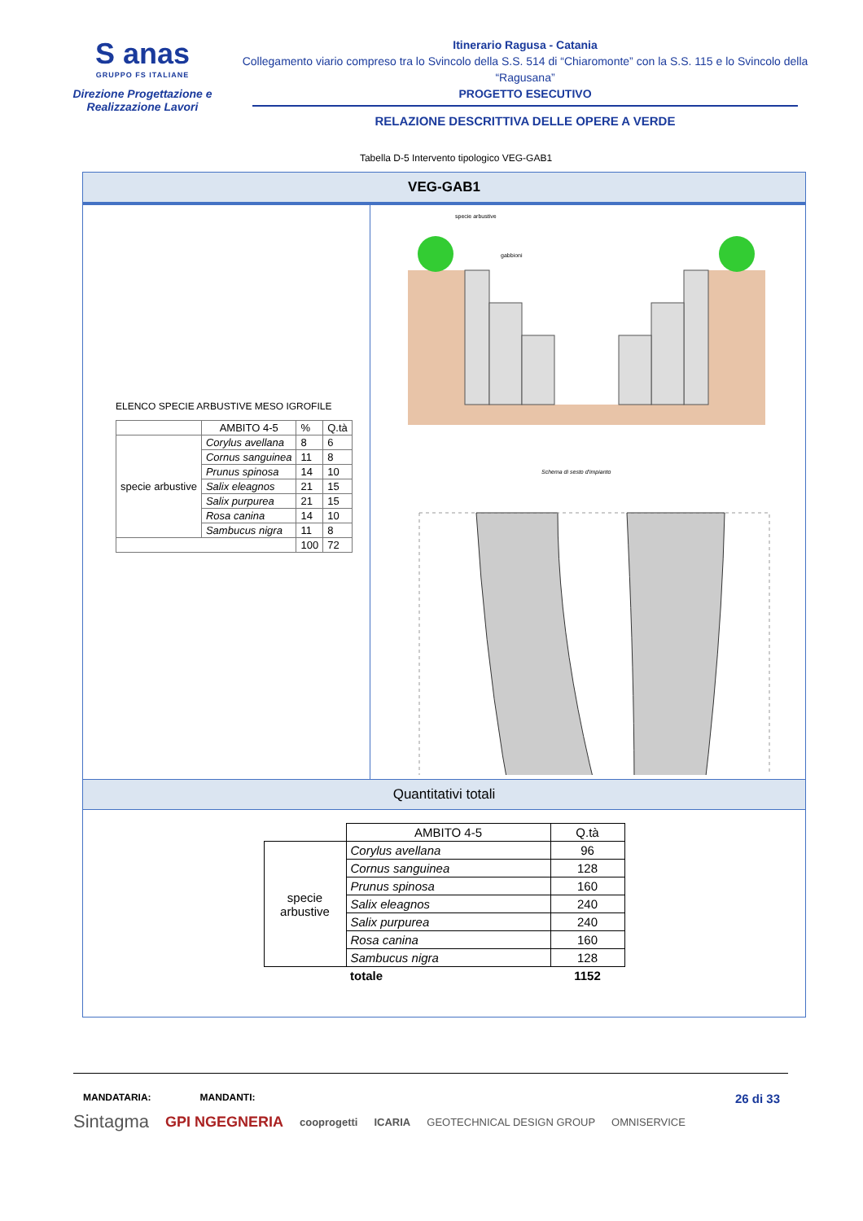S anas
GRUPPO FS ITALIANE
Direzione Progettazione e
Realizzazione Lavori
Itinerario Ragusa - Catania
Collegamento viario compreso tra lo Svincolo della S.S. 514 di “Chiaromonte” con la S.S. 115 e lo Svincolo della “Ragusana”
PROGETTO ESECUTIVO
RELAZIONE DESCRITTIVA DELLE OPERE A VERDE
Tabella D-5 Intervento tipologico VEG-GAB1
VEG-GAB1
ELENCO SPECIE ARBUSTIVE MESO IGROFILE
| | AMBITO 4-5 | % | Q.tà |
| specie arbustive | Corylus avellana | 8 | 6 |
| | Cornus sanguinea | 11 | 8 |
| | Prunus spinosa | 14 | 10 |
| | Salix eleagnos | 21 | 15 |
| | Salix purpurea | 21 | 15 |
| | Rosa canina | 14 | 10 |
| | Sambucus nigra | 11 | 8 |
| | | 100 | 72 |
specie arbustive
gabbioni
Schema di sesto d'impianto
Quantitativi totali
| | AMBITO 4-5 | Q.tà |
| specie arbustive | Corylus avellana | 96 |
| | Cornus sanguinea | 128 |
| | Prunus spinosa | 160 |
| | Salix eleagnos | 240 |
| | Salix purpurea | 240 |
| | Rosa canina | 160 |
| | Sambucus nigra | 128 |
| | totale | 1152 |
MANDATARIA: MANDANTI: 26 di 33
Sintagma GPI NGEGNERIA cooprogetti ICARIA GEOTECHNICAL DESIGN GROUP OMNISERVICE